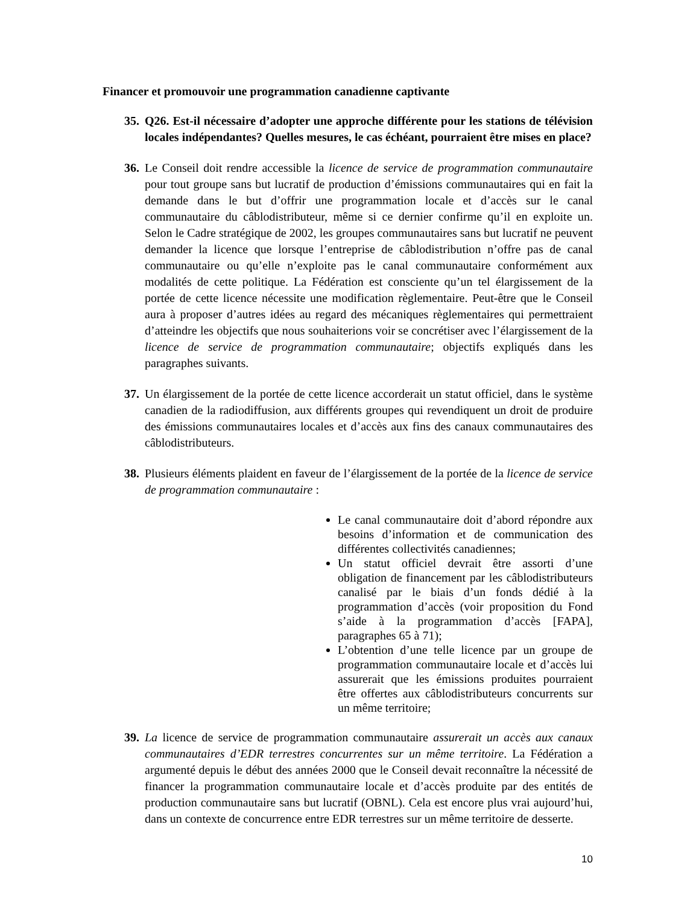Financer et promouvoir une programmation canadienne captivante
35. Q26. Est-il nécessaire d’adopter une approche différente pour les stations de télévision locales indépendantes? Quelles mesures, le cas échéant, pourraient être mises en place?
36. Le Conseil doit rendre accessible la licence de service de programmation communautaire pour tout groupe sans but lucratif de production d’émissions communautaires qui en fait la demande dans le but d’offrir une programmation locale et d’accès sur le canal communautaire du câblodistributeur, même si ce dernier confirme qu’il en exploite un. Selon le Cadre stratégique de 2002, les groupes communautaires sans but lucratif ne peuvent demander la licence que lorsque l’entreprise de câblodistribution n’offre pas de canal communautaire ou qu’elle n’exploite pas le canal communautaire conformément aux modalités de cette politique. La Fédération est consciente qu’un tel élargissement de la portée de cette licence nécessite une modification règlementaire. Peut-être que le Conseil aura à proposer d’autres idées au regard des mécaniques règlementaires qui permettraient d’atteindre les objectifs que nous souhaiterions voir se concrétiser avec l’élargissement de la licence de service de programmation communautaire; objectifs expliqués dans les paragraphes suivants.
37. Un élargissement de la portée de cette licence accorderait un statut officiel, dans le système canadien de la radiodiffusion, aux différents groupes qui revendiquent un droit de produire des émissions communautaires locales et d’accès aux fins des canaux communautaires des câblodistributeurs.
38. Plusieurs éléments plaident en faveur de l’élargissement de la portée de la licence de service de programmation communautaire :
Le canal communautaire doit d’abord répondre aux besoins d’information et de communication des différentes collectivités canadiennes;
Un statut officiel devrait être assorti d’une obligation de financement par les câblodistributeurs canalisé par le biais d’un fonds dédié à la programmation d’accès (voir proposition du Fond s’aide à la programmation d’accès [FAPA], paragraphes 65 à 71);
L’obtention d’une telle licence par un groupe de programmation communautaire locale et d’accès lui assurerait que les émissions produites pourraient être offertes aux câblodistributeurs concurrents sur un même territoire;
39. La licence de service de programmation communautaire assurerait un accès aux canaux communautaires d’EDR terrestres concurrentes sur un même territoire. La Fédération a argumenté depuis le début des années 2000 que le Conseil devait reconnaître la nécessité de financer la programmation communautaire locale et d’accès produite par des entités de production communautaire sans but lucratif (OBNL). Cela est encore plus vrai aujourd’hui, dans un contexte de concurrence entre EDR terrestres sur un même territoire de desserte.
10